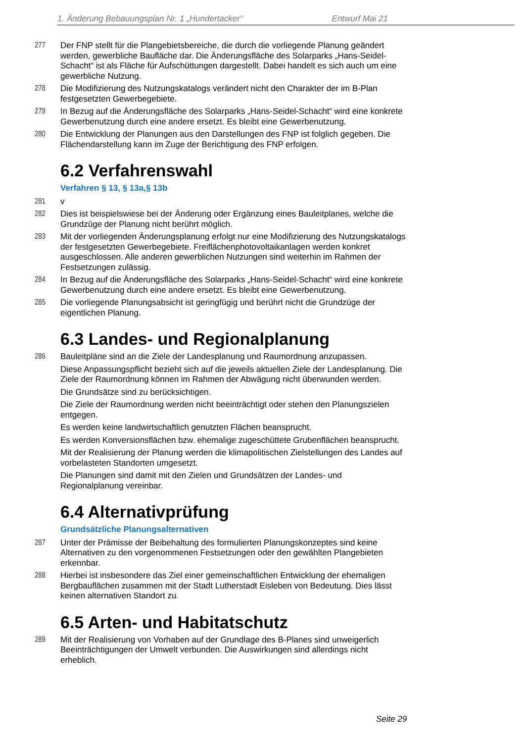1. Änderung Bebauungsplan Nr. 1 „Hundertacker“Entwurf Mai 21
277 Der FNP stellt für die Plangebietsbereiche, die durch die vorliegende Planung geändert werden, gewerbliche Baufläche dar. Die Änderungsfläche des Solarparks „Hans-Seidel-Schacht“ ist als Fläche für Aufschüttungen dargestellt. Dabei handelt es sich auch um eine gewerbliche Nutzung.
278 Die Modifizierung des Nutzungskatalogs verändert nicht den Charakter der im B-Plan festgesetzten Gewerbegebiete.
279 In Bezug auf die Änderungsfläche des Solarparks „Hans-Seidel-Schacht“ wird eine konkrete Gewerbenutzung durch eine andere ersetzt. Es bleibt eine Gewerbenutzung.
280 Die Entwicklung der Planungen aus den Darstellungen des FNP ist folglich gegeben. Die Flächendarstellung kann im Zuge der Berichtigung des FNP erfolgen.
6.2 Verfahrenswahl
Verfahren § 13, § 13a,§ 13b
281 v
282 Dies ist beispielswiese bei der Änderung oder Ergänzung eines Bauleitplanes, welche die Grundzüge der Planung nicht berührt möglich.
283 Mit der vorliegenden Änderungsplanung erfolgt nur eine Modifizierung des Nutzungskatalogs der festgesetzten Gewerbegebiete. Freiflächenphotovoltaikanlagen werden konkret ausgeschlossen. Alle anderen gewerblichen Nutzungen sind weiterhin im Rahmen der Festsetzungen zulässig.
284 In Bezug auf die Änderungsfläche des Solarparks „Hans-Seidel-Schacht“ wird eine konkrete Gewerbenutzung durch eine andere ersetzt. Es bleibt eine Gewerbenutzung.
285 Die vorliegende Planungsabsicht ist geringfügig und berührt nicht die Grundzüge der eigentlichen Planung.
6.3 Landes- und Regionalplanung
286 Bauleitpläne sind an die Ziele der Landesplanung und Raumordnung anzupassen.
Diese Anpassungspflicht bezieht sich auf die jeweils aktuellen Ziele der Landesplanung. Die Ziele der Raumordnung können im Rahmen der Abwägung nicht überwunden werden.
Die Grundsätze sind zu berücksichtigen.
Die Ziele der Raumordnung werden nicht beeinträchtigt oder stehen den Planungszielen entgegen.
Es werden keine landwirtschaftlich genutzten Flächen beansprucht.
Es werden Konversionsflächen bzw. ehemalige zugeschüttete Grubenflächen beansprucht.
Mit der Realisierung der Planung werden die klimapolitischen Zielstellungen des Landes auf vorbelasteten Standorten umgesetzt.
Die Planungen sind damit mit den Zielen und Grundsätzen der Landes- und Regionalplanung vereinbar.
6.4 Alternativprüfung
Grundsätzliche Planungsalternativen
287 Unter der Prämisse der Beibehaltung des formulierten Planungskonzeptes sind keine Alternativen zu den vorgenommenen Festsetzungen oder den gewählten Plangebieten erkennbar.
288 Hierbei ist insbesondere das Ziel einer gemeinschaftlichen Entwicklung der ehemaligen Bergbauflächen zusammen mit der Stadt Lutherstadt Eisleben von Bedeutung. Dies lässt keinen alternativen Standort zu.
6.5 Arten- und Habitatschutz
289 Mit der Realisierung von Vorhaben auf der Grundlage des B-Planes sind unweigerlich Beeinträchtigungen der Umwelt verbunden. Die Auswirkungen sind allerdings nicht erheblich.
Seite 29